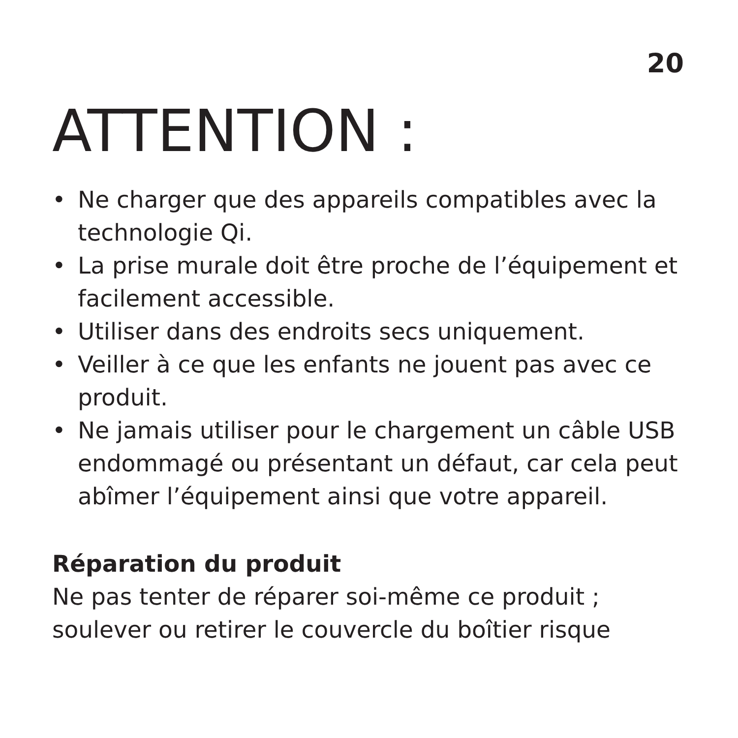20
ATTENTION :
• Ne charger que des appareils compatibles avec la technologie Qi.
• La prise murale doit être proche de l’équipement et facilement accessible.
• Utiliser dans des endroits secs uniquement.
• Veiller à ce que les enfants ne jouent pas avec ce produit.
• Ne jamais utiliser pour le chargement un câble USB endommagé ou présentant un défaut, car cela peut abîmer l’équipement ainsi que votre appareil.
Réparation du produit
Ne pas tenter de réparer soi-même ce produit ; soulever ou retirer le couvercle du boîtier risque